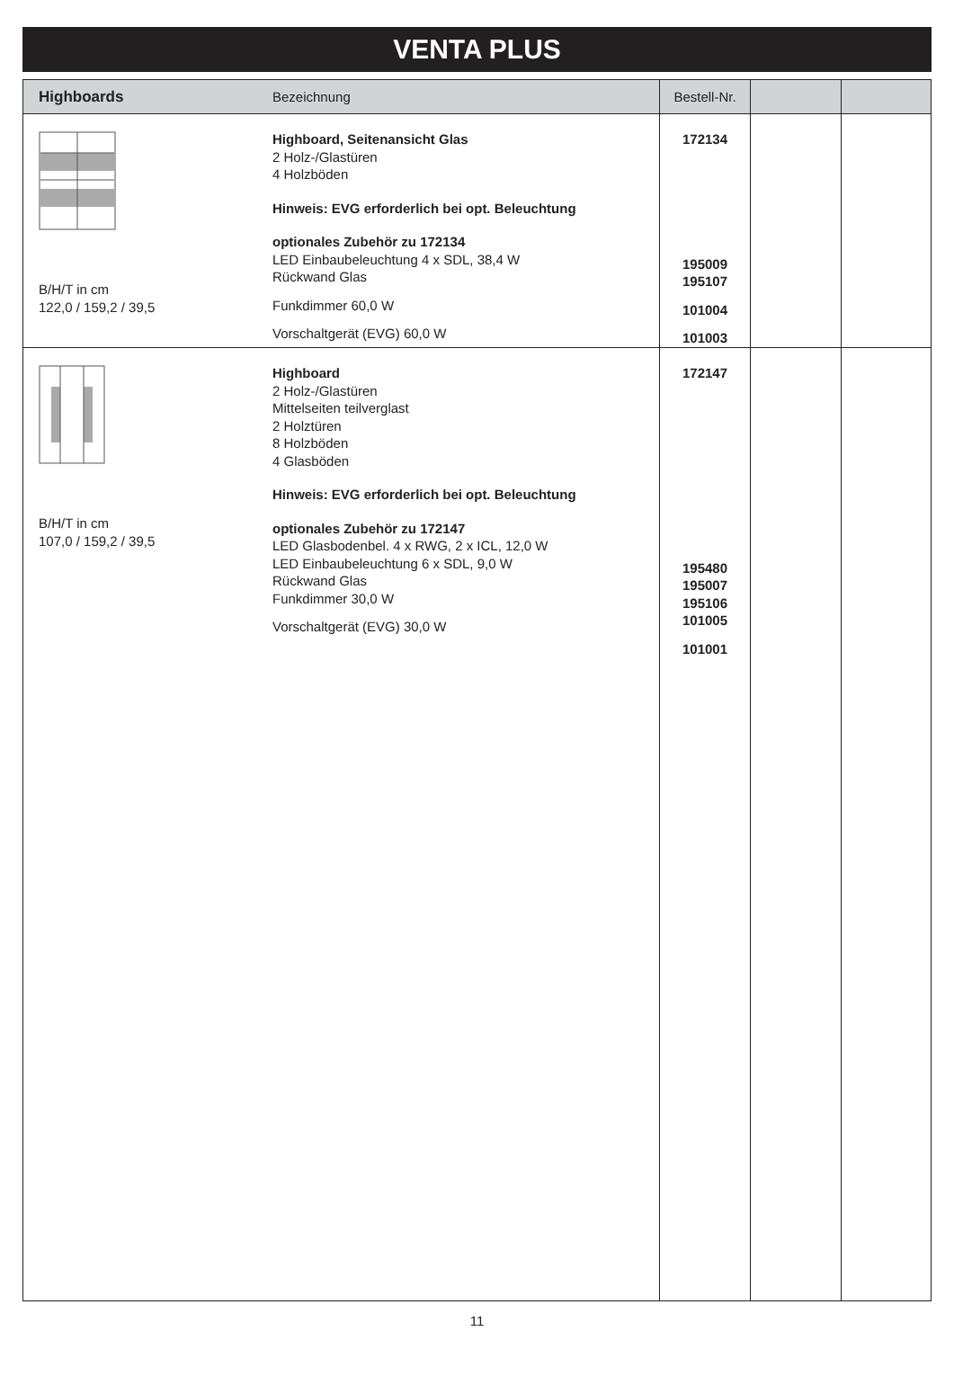VENTA PLUS
| Highboards | Bezeichnung | Bestell-Nr. | | |
| --- | --- | --- | --- | --- |
| B/H/T in cm 122,0 / 159,2 / 39,5 | Highboard, Seitenansicht Glas 2 Holz-/Glastüren 4 Holzböden Hinweis: EVG erforderlich bei opt. Beleuchtung optionales Zubehör zu 172134 LED Einbaubeleuchtung 4 x SDL, 38,4 W Rückwand Glas Funkdimmer 60,0 W Vorschaltgerät (EVG) 60,0 W | 172134 195009 195107 101004 101003 | | |
| B/H/T in cm 107,0 / 159,2 / 39,5 | Highboard 2 Holz-/Glastüren Mittelseiten teilverglast 2 Holztüren 8 Holzböden 4 Glasböden Hinweis: EVG erforderlich bei opt. Beleuchtung optionales Zubehör zu 172147 LED Glasbodenbel. 4 x RWG, 2 x ICL, 12,0 W LED Einbaubeleuchtung 6 x SDL, 9,0 W Rückwand Glas Funkdimmer 30,0 W Vorschaltgerät (EVG) 30,0 W | 172147 195480 195007 195106 101005 101001 | | |
11